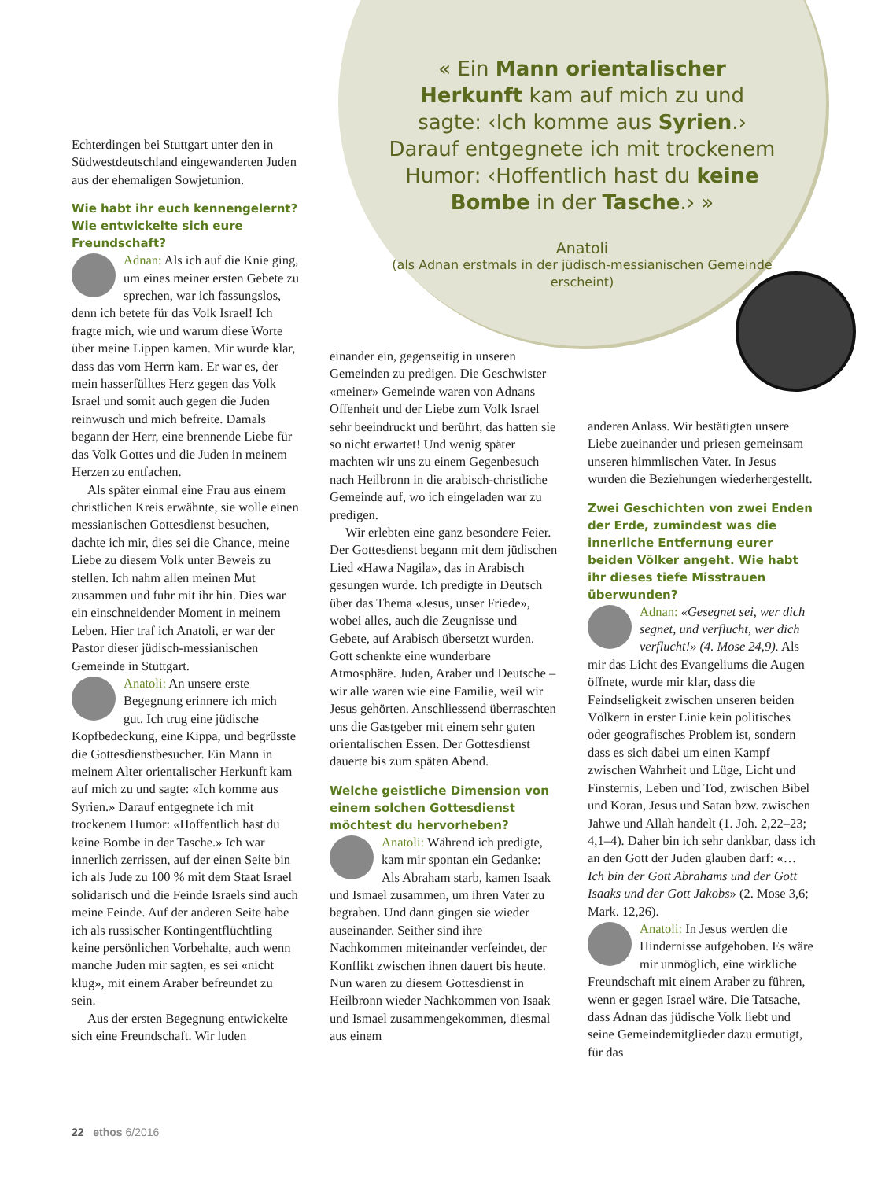« Ein Mann orientalischer Herkunft kam auf mich zu und sagte: ‹Ich komme aus Syrien.› Darauf entgegnete ich mit trockenem Humor: ‹Hoffentlich hast du keine Bombe in der Tasche.› »
Anatoli
(als Adnan erstmals in der jüdisch-messianischen Gemeinde erscheint)
Echterdingen bei Stuttgart unter den in Südwestdeutschland eingewanderten Juden aus der ehemaligen Sowjetunion.
Wie habt ihr euch kennengelernt? Wie entwickelte sich eure Freundschaft?
Adnan: Als ich auf die Knie ging, um eines meiner ersten Gebete zu sprechen, war ich fassungslos, denn ich betete für das Volk Israel! Ich fragte mich, wie und warum diese Worte über meine Lippen kamen. Mir wurde klar, dass das vom Herrn kam. Er war es, der mein hasserfülltes Herz gegen das Volk Israel und somit auch gegen die Juden reinwusch und mich befreite. Damals begann der Herr, eine brennende Liebe für das Volk Gottes und die Juden in meinem Herzen zu entfachen.
Als später einmal eine Frau aus einem christlichen Kreis erwähnte, sie wolle einen messianischen Gottesdienst besuchen, dachte ich mir, dies sei die Chance, meine Liebe zu diesem Volk unter Beweis zu stellen. Ich nahm allen meinen Mut zusammen und fuhr mit ihr hin. Dies war ein einschneidender Moment in meinem Leben. Hier traf ich Anatoli, er war der Pastor dieser jüdisch-messianischen Gemeinde in Stuttgart.
Anatoli: An unsere erste Begegnung erinnere ich mich gut. Ich trug eine jüdische Kopfbedeckung, eine Kippa, und begrüsste die Gottesdienstbesucher. Ein Mann in meinem Alter orientalischer Herkunft kam auf mich zu und sagte: «Ich komme aus Syrien.» Darauf entgegnete ich mit trockenem Humor: «Hoffentlich hast du keine Bombe in der Tasche.» Ich war innerlich zerrissen, auf der einen Seite bin ich als Jude zu 100 % mit dem Staat Israel solidarisch und die Feinde Israels sind auch meine Feinde. Auf der anderen Seite habe ich als russischer Kontingentflüchtling keine persönlichen Vorbehalte, auch wenn manche Juden mir sagten, es sei «nicht klug», mit einem Araber befreundet zu sein.
Aus der ersten Begegnung entwickelte sich eine Freundschaft. Wir luden
einander ein, gegenseitig in unseren Gemeinden zu predigen. Die Geschwister «meiner» Gemeinde waren von Adnans Offenheit und der Liebe zum Volk Israel sehr beeindruckt und berührt, das hatten sie so nicht erwartet! Und wenig später machten wir uns zu einem Gegenbesuch nach Heilbronn in die arabisch-christliche Gemeinde auf, wo ich eingeladen war zu predigen.
Wir erlebten eine ganz besondere Feier. Der Gottesdienst begann mit dem jüdischen Lied «Hawa Nagila», das in Arabisch gesungen wurde. Ich predigte in Deutsch über das Thema «Jesus, unser Friede», wobei alles, auch die Zeugnisse und Gebete, auf Arabisch übersetzt wurden. Gott schenkte eine wunderbare Atmosphäre. Juden, Araber und Deutsche – wir alle waren wie eine Familie, weil wir Jesus gehörten. Anschliessend überraschten uns die Gastgeber mit einem sehr guten orientalischen Essen. Der Gottesdienst dauerte bis zum späten Abend.
Welche geistliche Dimension von einem solchen Gottesdienst möchtest du hervorheben?
Anatoli: Während ich predigte, kam mir spontan ein Gedanke: Als Abraham starb, kamen Isaak und Ismael zusammen, um ihren Vater zu begraben. Und dann gingen sie wieder auseinander. Seither sind ihre Nachkommen miteinander verfeindet, der Konflikt zwischen ihnen dauert bis heute. Nun waren zu diesem Gottesdienst in Heilbronn wieder Nachkommen von Isaak und Ismael zusammengekommen, diesmal aus einem
anderen Anlass. Wir bestätigten unsere Liebe zueinander und priesen gemeinsam unseren himmlischen Vater. In Jesus wurden die Beziehungen wiederhergestellt.
Zwei Geschichten von zwei Enden der Erde, zumindest was die innerliche Entfernung eurer beiden Völker angeht. Wie habt ihr dieses tiefe Misstrauen überwunden?
Adnan: «Gesegnet sei, wer dich segnet, und verflucht, wer dich verflucht!» (4. Mose 24,9). Als mir das Licht des Evangeliums die Augen öffnete, wurde mir klar, dass die Feindseligkeit zwischen unseren beiden Völkern in erster Linie kein politisches oder geografisches Problem ist, sondern dass es sich dabei um einen Kampf zwischen Wahrheit und Lüge, Licht und Finsternis, Leben und Tod, zwischen Bibel und Koran, Jesus und Satan bzw. zwischen Jahwe und Allah handelt (1. Joh. 2,22–23; 4,1–4). Daher bin ich sehr dankbar, dass ich an den Gott der Juden glauben darf: «… Ich bin der Gott Abrahams und der Gott Isaaks und der Gott Jakobs» (2. Mose 3,6; Mark. 12,26).
Anatoli: In Jesus werden die Hindernisse aufgehoben. Es wäre mir unmöglich, eine wirkliche Freundschaft mit einem Araber zu führen, wenn er gegen Israel wäre. Die Tatsache, dass Adnan das jüdische Volk liebt und seine Gemeindemitglieder dazu ermutigt, für das
22 ethos 6/2016